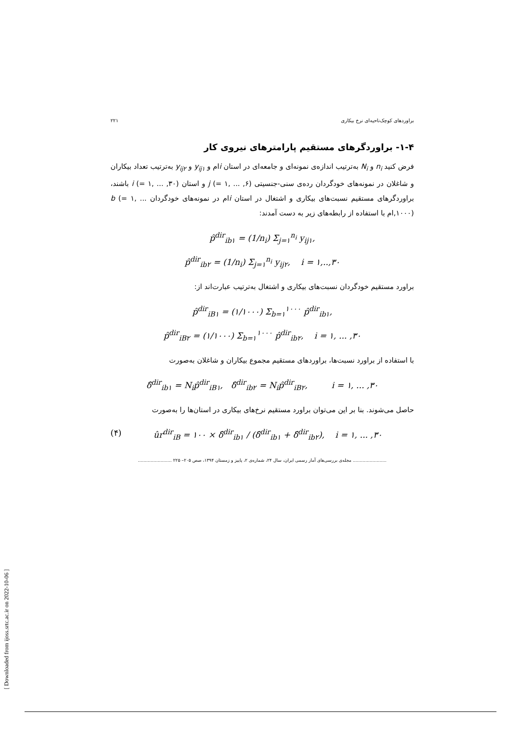براوردهای کوچک‌ناحیه‌ای نرخ بیکاری ۲۲۱
۱-۴- براوردگرهای مستقیم پارامترهای نیروی کار
فرض کنید n<sub>i</sub> و N<sub>i</sub> به‌ترتیب اندازه‌ی نمونه‌ای و جامعه‌ای در استان iام و y<sub>ij۱</sub> و y<sub>ij۲</sub> به‌ترتیب تعداد بیکاران و شاغلان در نمونه‌های خودگردان رده‌ی سنی-جنسیتی j (= ۱, ... ,۶) و استان i (= ۱, ... ,۳۰) باشند، براوردگرهای مستقیم نسبت‌های بیکاری و اشتغال در استان iام در نمونه‌های خودگردان b (= ۱, ... ,۱۰۰۰)ام با استفاده از رابطه‌های زیر به دست آمدند:
p̂<sup>dir</sup><sub>ib۱</sub> = (1/n<sub>i</sub>) Σ<sub>j=۱</sub><sup>n<sub>i</sub></sup> y<sub>ij۱</sub>,
p̂<sup>dir</sup><sub>ib۲</sub> = (1/n<sub>i</sub>) Σ<sub>j=۱</sub><sup>n<sub>i</sub></sup> y<sub>ij۲</sub>, i = ۱,..,۳۰
براورد مستقیم خودگردان نسبت‌های بیکاری و اشتغال به‌ترتیب عبارت‌اند از:
p̂<sup>dir</sup><sub>iB۱</sub> = (۱/۱۰۰۰) Σ<sub>b=۱</sub><sup>۱۰۰۰</sup> p̂<sup>dir</sup><sub>ib۱</sub>,
p̂<sup>dir</sup><sub>iB۲</sub> = (۱/۱۰۰۰) Σ<sub>b=۱</sub><sup>۱۰۰۰</sup> p̂<sup>dir</sup><sub>ib۲</sub>, i = ۱, ... ,۳۰
با استفاده از براورد نسبت‌ها، براوردهای مستقیم مجموع بیکاران و شاغلان به‌صورت
δ̂<sup>dir</sup><sub>ib۱</sub> = N<sub>i</sub>p̂<sup>dir</sup><sub>iB۱</sub>, δ̂<sup>dir</sup><sub>ib۲</sub> = N<sub>i</sub>p̂<sup>dir</sup><sub>iB۲</sub>, i = ۱, ... ,۳۰
حاصل می‌شوند. بنا بر این می‌توان براورد مستقیم نرخ‌های بیکاری در استان‌ها را به‌صورت
(۴) ûr<sup>dir</sup><sub>iB</sub> = ۱۰۰ × δ̂<sup>dir</sup><sub>ib۱</sub> / (δ̂<sup>dir</sup><sub>ib۱</sub> + δ̂<sup>dir</sup><sub>ib۲</sub>), i = ۱, ... ,۳۰
........................ مجله‌ی بررسی‌های آمار رسمی ایران، سال ۲۴، شماره‌ی ۲، پاییز و زمستان ۱۳۹۴، صص ۲۰۵– ۲۲۵ ........................
[ Downloaded from ijoss.srtc.ac.ir on 2022-10-06 ]